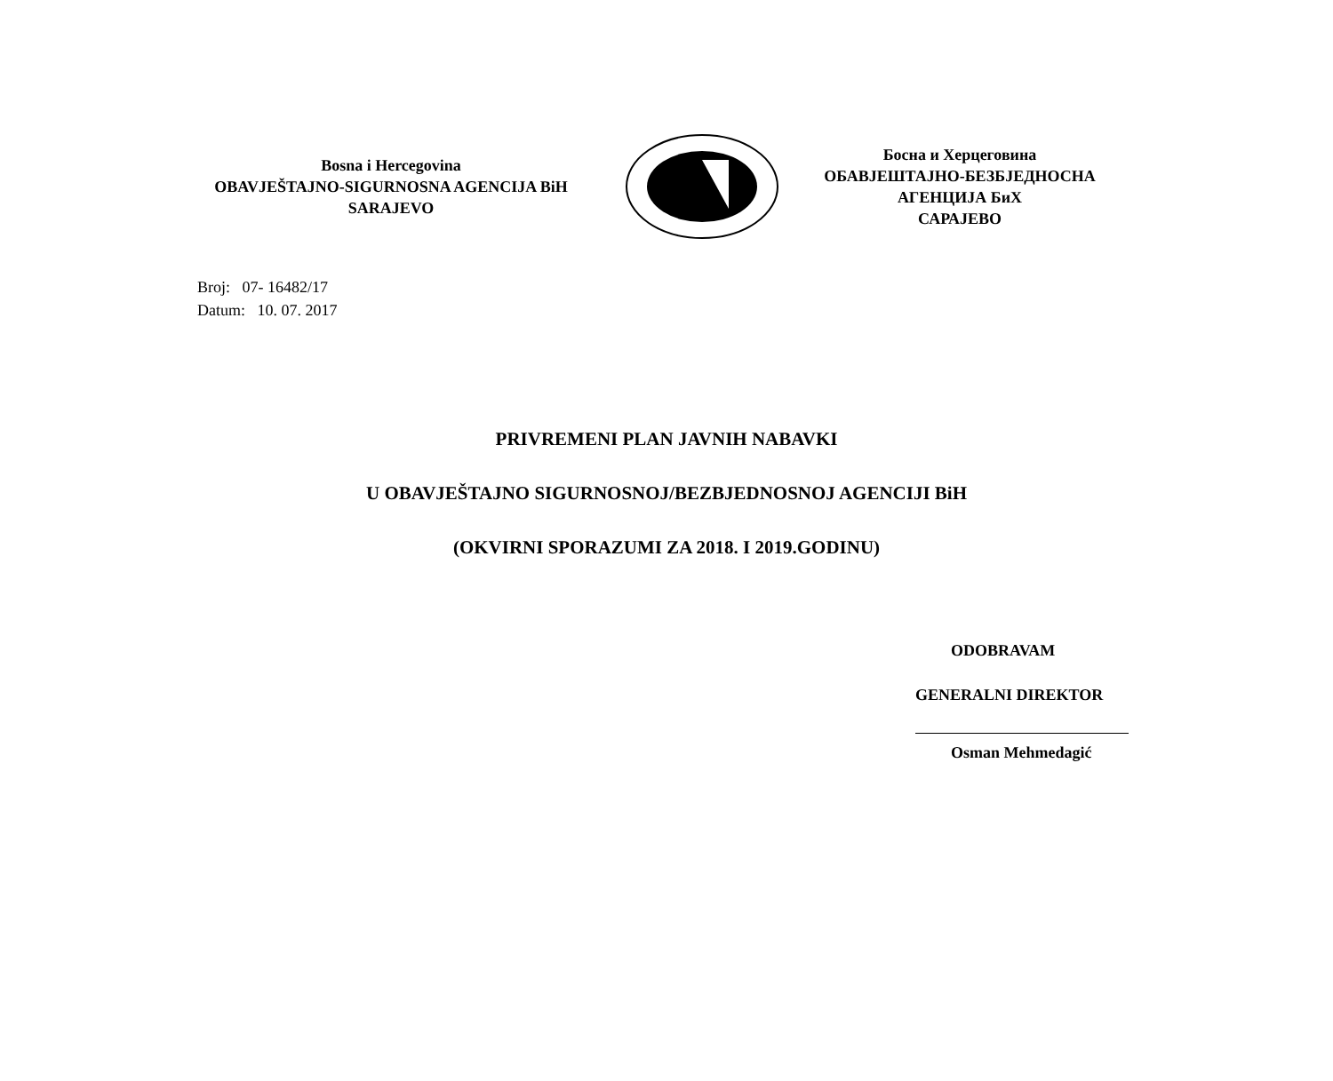Bosna i Hercegovina
OBAVJEŠTAJNO-SIGURNOSNA AGENCIJA BiH
SARAJEVO
Босна и Херцеговина
ОБАВЈЕШТАЈНО-БЕЗБЈЕДНОСНА
АГЕНЦИЈА БиХ
САРАЈЕВО
Broj: 07- 16482/17
Datum: 10. 07. 2017
PRIVREMENI PLAN JAVNIH NABAVKI
U OBAVJEŠTAJNO SIGURNOSNOJ/BEZBJEDNOSNOJ AGENCIJI BiH
(OKVIRNI SPORAZUMI ZA 2018. I 2019.GODINU)
ODOBRAVAM
GENERALNI DIREKTOR
Osman Mehmedagić